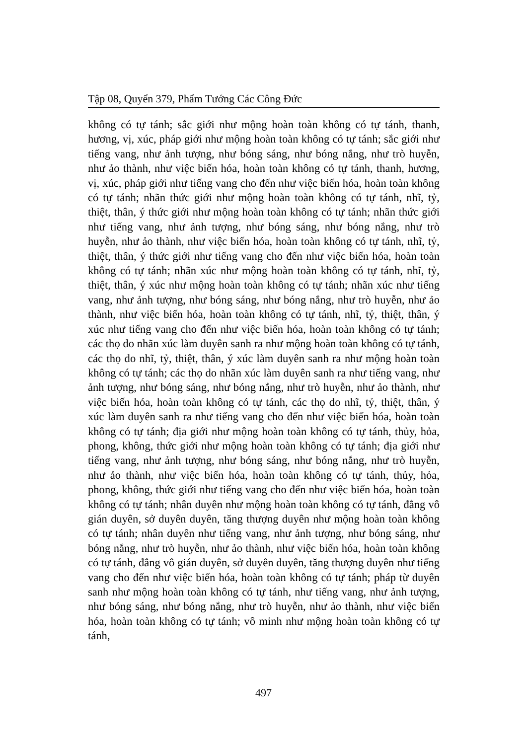Tập 08, Quyển 379, Phẩm Tướng Các Công Đức
không có tự tánh; sắc giới như mộng hoàn toàn không có tự tánh, thanh, hương, vị, xúc, pháp giới như mộng hoàn toàn không có tự tánh; sắc giới như tiếng vang, như ảnh tượng, như bóng sáng, như bóng nắng, như trò huyễn, như ảo thành, như việc biến hóa, hoàn toàn không có tự tánh, thanh, hương, vị, xúc, pháp giới như tiếng vang cho đến như việc biến hóa, hoàn toàn không có tự tánh; nhãn thức giới như mộng hoàn toàn không có tự tánh, nhĩ, tỷ, thiệt, thân, ý thức giới như mộng hoàn toàn không có tự tánh; nhãn thức giới như tiếng vang, như ảnh tượng, như bóng sáng, như bóng nắng, như trò huyễn, như ảo thành, như việc biến hóa, hoàn toàn không có tự tánh, nhĩ, tỷ, thiệt, thân, ý thức giới như tiếng vang cho đến như việc biến hóa, hoàn toàn không có tự tánh; nhãn xúc như mộng hoàn toàn không có tự tánh, nhĩ, tỷ, thiệt, thân, ý xúc như mộng hoàn toàn không có tự tánh; nhãn xúc như tiếng vang, như ảnh tượng, như bóng sáng, như bóng nắng, như trò huyễn, như ảo thành, như việc biến hóa, hoàn toàn không có tự tánh, nhĩ, tỷ, thiệt, thân, ý xúc như tiếng vang cho đến như việc biến hóa, hoàn toàn không có tự tánh; các thọ do nhãn xúc làm duyên sanh ra như mộng hoàn toàn không có tự tánh, các thọ do nhĩ, tỷ, thiệt, thân, ý xúc làm duyên sanh ra như mộng hoàn toàn không có tự tánh; các thọ do nhãn xúc làm duyên sanh ra như tiếng vang, như ảnh tượng, như bóng sáng, như bóng nắng, như trò huyễn, như ảo thành, như việc biến hóa, hoàn toàn không có tự tánh, các thọ do nhĩ, tỷ, thiệt, thân, ý xúc làm duyên sanh ra như tiếng vang cho đến như việc biến hóa, hoàn toàn không có tự tánh; địa giới như mộng hoàn toàn không có tự tánh, thủy, hỏa, phong, không, thức giới như mộng hoàn toàn không có tự tánh; địa giới như tiếng vang, như ảnh tượng, như bóng sáng, như bóng nắng, như trò huyễn, như ảo thành, như việc biến hóa, hoàn toàn không có tự tánh, thủy, hỏa, phong, không, thức giới như tiếng vang cho đến như việc biến hóa, hoàn toàn không có tự tánh; nhân duyên như mộng hoàn toàn không có tự tánh, đẳng vô gián duyên, sở duyên duyên, tăng thượng duyên như mộng hoàn toàn không có tự tánh; nhân duyên như tiếng vang, như ảnh tượng, như bóng sáng, như bóng nắng, như trò huyễn, như ảo thành, như việc biến hóa, hoàn toàn không có tự tánh, đẳng vô gián duyên, sở duyên duyên, tăng thượng duyên như tiếng vang cho đến như việc biến hóa, hoàn toàn không có tự tánh; pháp từ duyên sanh như mộng hoàn toàn không có tự tánh, như tiếng vang, như ảnh tượng, như bóng sáng, như bóng nắng, như trò huyễn, như ảo thành, như việc biến hóa, hoàn toàn không có tự tánh; vô minh như mộng hoàn toàn không có tự tánh,
497